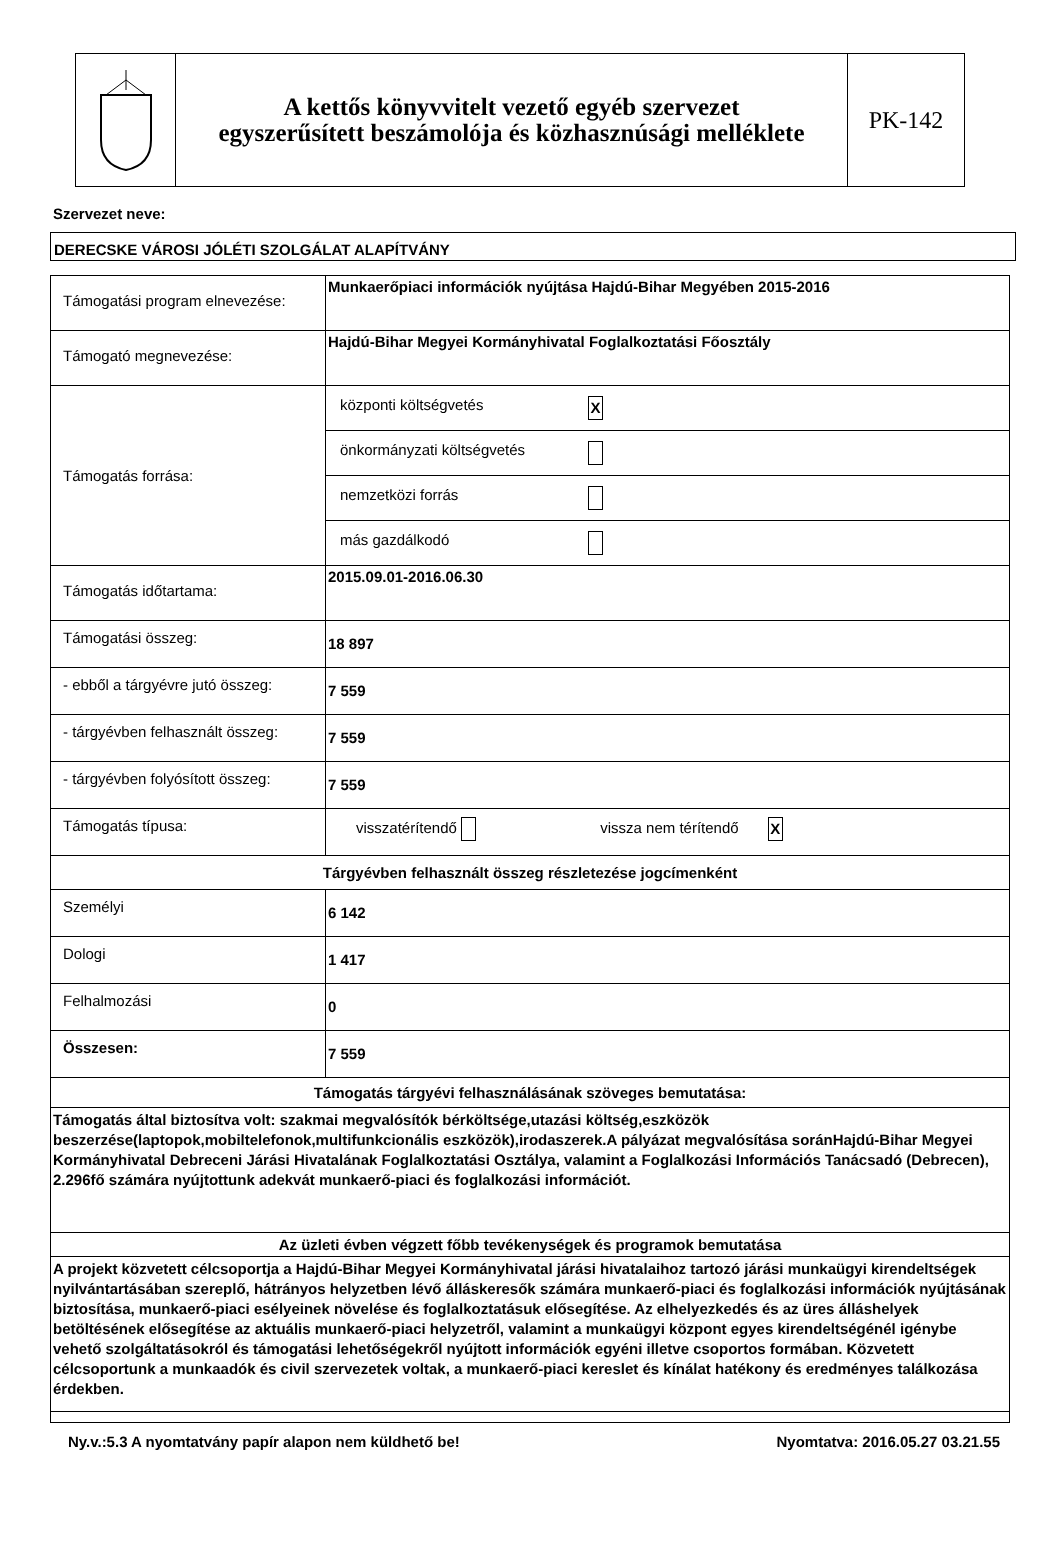A kettős könyvvitelt vezető egyéb szervezet
egyszerűsített beszámolója és közhasznúsági melléklete
PK-142
Szervezet neve:
DERECSKE VÁROSI JÓLÉTI SZOLGÁLAT ALAPÍTVÁNY
| Támogatási program elnevezése: | Munkaerőpiaci információk nyújtása Hajdú-Bihar Megyében 2015-2016 |
| Támogató megnevezése: | Hajdú-Bihar Megyei Kormányhivatal Foglalkoztatási Főosztály |
| Támogatás forrása: | / központi költségvetés / X / / önkormányzati költségvetés / / / nemzetközi forrás / / / más gazdálkodó / / |
| Támogatás időtartama: | 2015.09.01-2016.06.30 |
| Támogatási összeg: | 18 897 |
| - ebből a tárgyévre jutó összeg: | 7 559 |
| - tárgyévben felhasznált összeg: | 7 559 |
| - tárgyévben folyósított összeg: | 7 559 |
| Támogatás típusa: | visszatérítendő vissza nem térítendő X |
| Tárgyévben felhasznált összeg részletezése jogcímenként | |
| Személyi | 6 142 |
| Dologi | 1 417 |
| Felhalmozási | 0 |
| Összesen: | 7 559 |
| Támogatás tárgyévi felhasználásának szöveges bemutatása: | |
| Támogatás által biztosítva volt: szakmai megvalósítók bérköltsége,utazási költség,eszközök beszerzése(laptopok,mobiltelefonok,multifunkcionális eszközök),irodaszerek.A pályázat megvalósítása soránHajdú-Bihar Megyei Kormányhivatal Debreceni Járási Hivatalának Foglalkoztatási Osztálya, valamint a Foglalkozási Információs Tanácsadó (Debrecen), 2.296fő számára nyújtottunk adekvát munkaerő-piaci és foglalkozási információt. | |
| Az üzleti évben végzett főbb tevékenységek és programok bemutatása | |
| A projekt közvetett célcsoportja a Hajdú-Bihar Megyei Kormányhivatal járási hivatalaihoz tartozó járási munkaügyi kirendeltségek nyilvántartásában szereplő, hátrányos helyzetben lévő álláskeresők számára munkaerő-piaci és foglalkozási információk nyújtásának biztosítása, munkaerő-piaci esélyeinek növelése és foglalkoztatásuk elősegítése. Az elhelyezkedés és az üres álláshelyek betöltésének elősegítése az aktuális munkaerő-piaci helyzetről, valamint a munkaügyi központ egyes kirendeltségénél igénybe vehető szolgáltatásokról és támogatási lehetőségekről nyújtott információk egyéni illetve csoportos formában. Közvetett célcsoportunk a munkaadók és civil szervezetek voltak, a munkaerő-piaci kereslet és kínálat hatékony és eredményes találkozása érdekben. | |
Ny.v.:5.3 A nyomtatvány papír alapon nem küldhető be! Nyomtatva: 2016.05.27 03.21.55